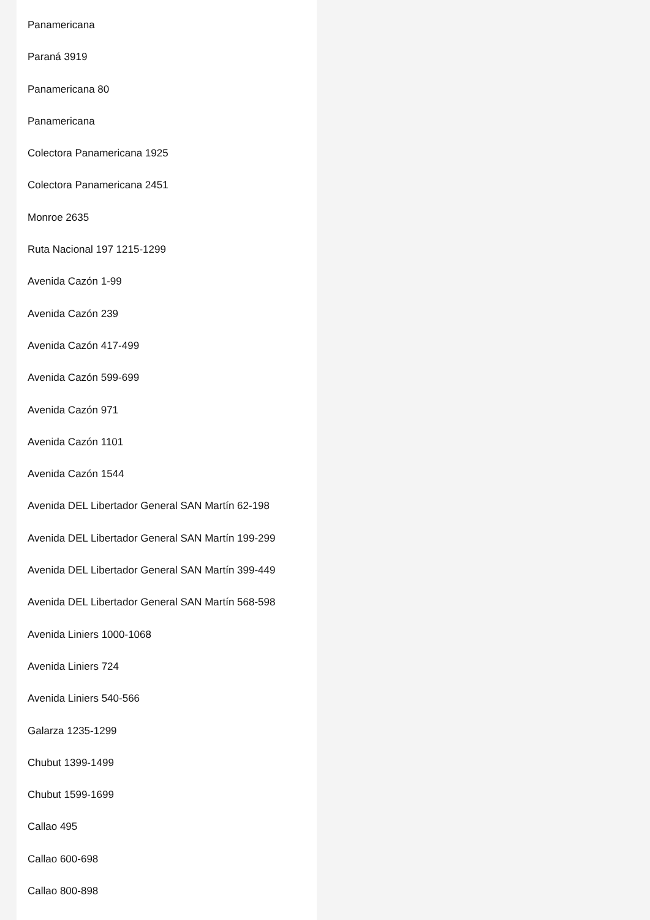Panamericana
Paraná 3919
Panamericana 80
Panamericana
Colectora Panamericana 1925
Colectora Panamericana 2451
Monroe 2635
Ruta Nacional 197 1215-1299
Avenida Cazón 1-99
Avenida Cazón 239
Avenida Cazón 417-499
Avenida Cazón 599-699
Avenida Cazón 971
Avenida Cazón 1101
Avenida Cazón 1544
Avenida DEL Libertador General SAN Martín 62-198
Avenida DEL Libertador General SAN Martín 199-299
Avenida DEL Libertador General SAN Martín 399-449
Avenida DEL Libertador General SAN Martín 568-598
Avenida Liniers 1000-1068
Avenida Liniers 724
Avenida Liniers 540-566
Galarza 1235-1299
Chubut 1399-1499
Chubut 1599-1699
Callao 495
Callao 600-698
Callao 800-898